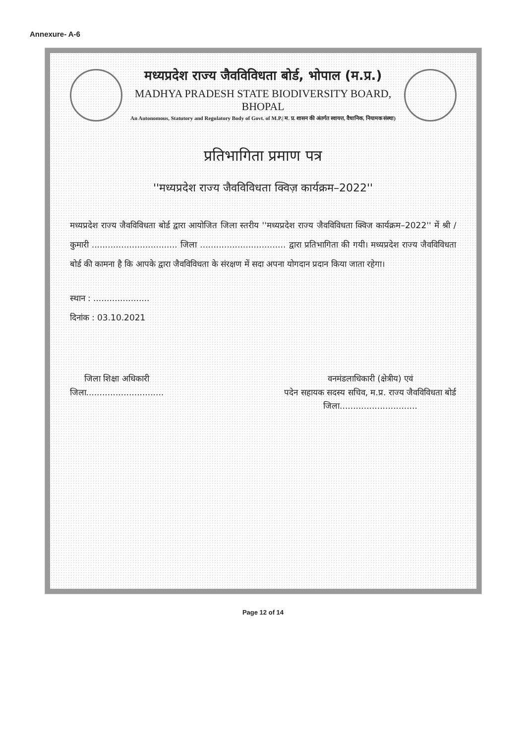Annexure- A-6
मध्यप्रदेश राज्य जैवविविधता बोर्ड, भोपाल (म.प्र.)
MADHYA PRADESH STATE BIODIVERSITY BOARD, BHOPAL
An Autonomous, Statutory and Regulatory Body of Govt. of M.P.| म. प्र. शासन की अंतर्गत स्वायत्त, वैधानिक, नियामक संस्था)
प्रतिभागिता प्रमाण पत्र
''मध्यप्रदेश राज्य जैवविविधता क्विज़ कार्यक्रम–2022''
मध्यप्रदेश राज्य जैवविविधता बोर्ड द्वारा आयोजित जिला स्तरीय ''मध्यप्रदेश राज्य जैवविविधता क्विज कार्यक्रम–2022'' में श्री / कुमारी ................................ जिला ................................ द्वारा प्रतिभागिता की गयी। मध्यप्रदेश राज्य जैवविविधता बोर्ड की कामना है कि आपके द्वारा जैवविविधता के संरक्षण में सदा अपना योगदान प्रदान किया जाता रहेगा।
स्थान : .....................
दिनांक : 03.10.2021
जिला शिक्षा अधिकारी
जिला.............................
वनमंडलाधिकारी (क्षेत्रीय) एवं
पदेन सहायक सदस्य सचिव, म.प्र. राज्य जैवविविधता बोर्ड
जिला.............................
Page 12 of 14